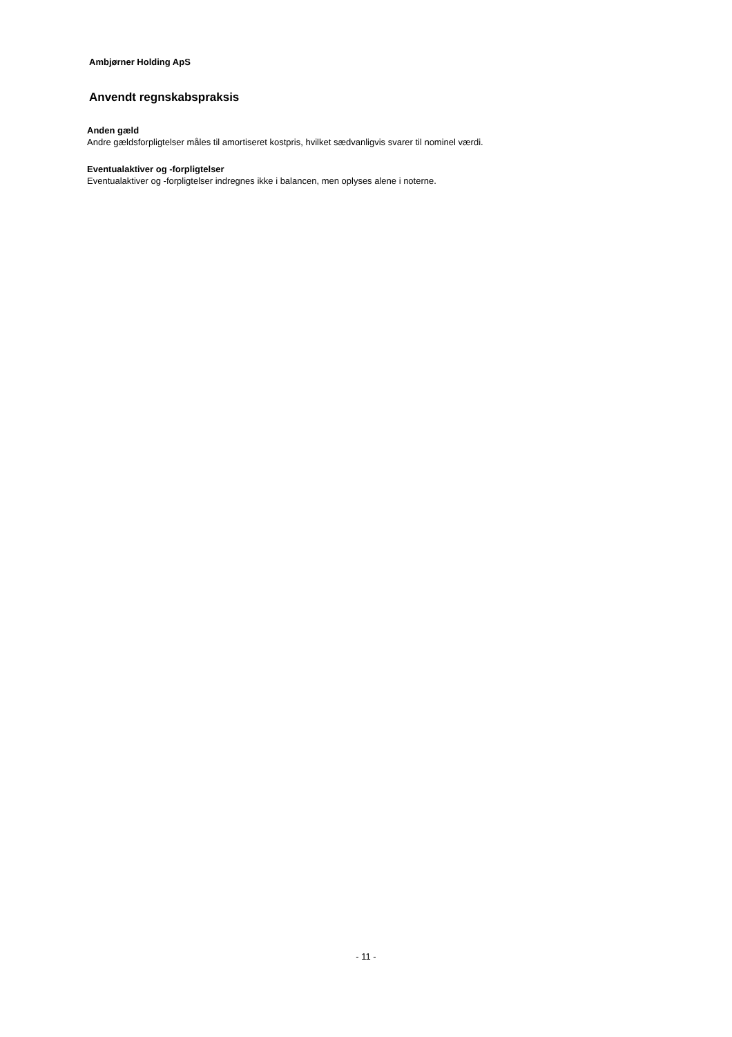Ambjørner Holding ApS
Anvendt regnskabspraksis
Anden gæld
Andre gældsforpligtelser måles til amortiseret kostpris, hvilket sædvanligvis svarer til nominel værdi.
Eventualaktiver og -forpligtelser
Eventualaktiver og -forpligtelser indregnes ikke i balancen, men oplyses alene i noterne.
- 11 -